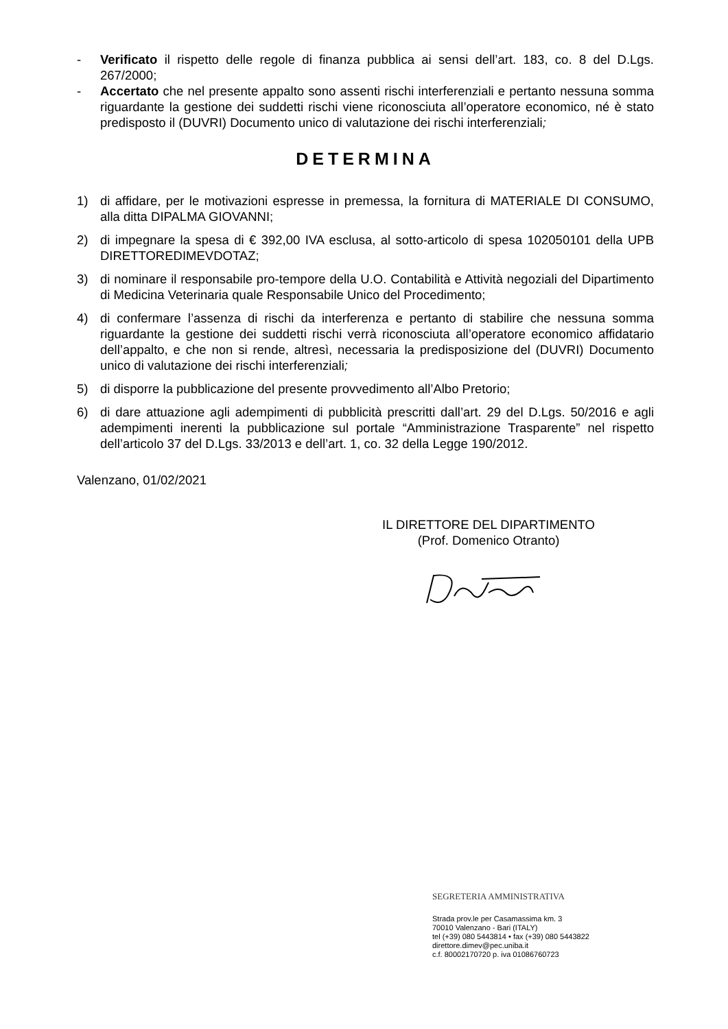- Verificato il rispetto delle regole di finanza pubblica ai sensi dell’art. 183, co. 8 del D.Lgs. 267/2000;
- Accertato che nel presente appalto sono assenti rischi interferenziali e pertanto nessuna somma riguardante la gestione dei suddetti rischi viene riconosciuta all’operatore economico, né è stato predisposto il (DUVRI) Documento unico di valutazione dei rischi interferenziali;
DETERMINA
1) di affidare, per le motivazioni espresse in premessa, la fornitura di MATERIALE DI CONSUMO, alla ditta DIPALMA GIOVANNI;
2) di impegnare la spesa di € 392,00 IVA esclusa, al sotto-articolo di spesa 102050101 della UPB DIRETTOREDIMEVDOTAZ;
3) di nominare il responsabile pro-tempore della U.O. Contabilità e Attività negoziali del Dipartimento di Medicina Veterinaria quale Responsabile Unico del Procedimento;
4) di confermare l’assenza di rischi da interferenza e pertanto di stabilire che nessuna somma riguardante la gestione dei suddetti rischi verrà riconosciuta all’operatore economico affidatario dell’appalto, e che non si rende, altresì, necessaria la predisposizione del (DUVRI) Documento unico di valutazione dei rischi interferenziali;
5) di disporre la pubblicazione del presente provvedimento all’Albo Pretorio;
6) di dare attuazione agli adempimenti di pubblicità prescritti dall’art. 29 del D.Lgs. 50/2016 e agli adempimenti inerenti la pubblicazione sul portale “Amministrazione Trasparente” nel rispetto dell’articolo 37 del D.Lgs. 33/2013 e dell’art. 1, co. 32 della Legge 190/2012.
Valenzano, 01/02/2021
IL DIRETTORE DEL DIPARTIMENTO
(Prof. Domenico Otranto)
SEGRETERIA AMMINISTRATIVA
Strada prov.le per Casamassima km. 3
70010 Valenzano - Bari (ITALY)
tel (+39) 080 5443814 • fax (+39) 080 5443822
direttore.dimev@pec.uniba.it
c.f. 80002170720 p. iva 01086760723